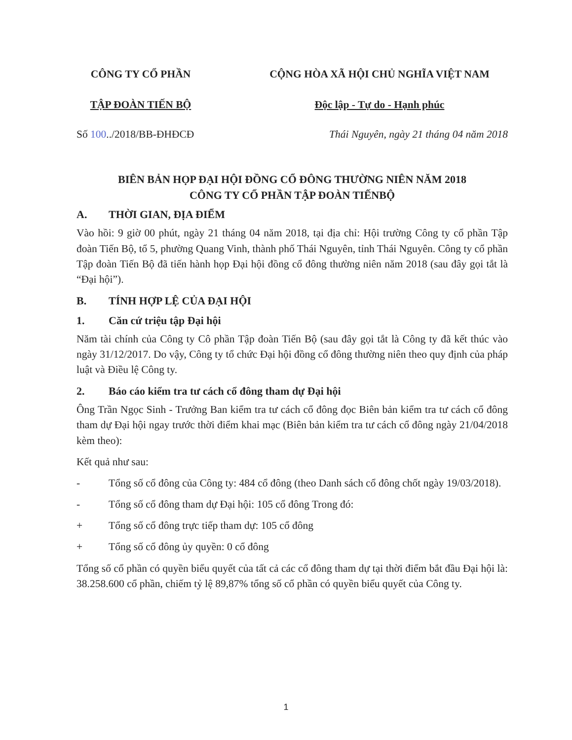CÔNG TY CỔ PHẦN
TẬP ĐOÀN TIẾN BỘ
CỘNG HÒA XÃ HỘI CHỦ NGHĨA VIỆT NAM
Độc lập - Tự do - Hạnh phúc
Số 100../2018/BB-ĐHĐCĐ Thái Nguyên, ngày 21 tháng 04 năm 2018
BIÊN BẢN HỌP ĐẠI HỘI ĐỒNG CỔ ĐÔNG THƯỜNG NIÊN NĂM 2018
CÔNG TY CỔ PHẦN TẬP ĐOÀN TIẾNBỘ
A. THỜI GIAN, ĐỊA ĐIỂM
Vào hồi: 9 giờ 00 phút, ngày 21 tháng 04 năm 2018, tại địa chỉ: Hội trường Công ty cổ phần Tập đoàn Tiến Bộ, tổ 5, phường Quang Vinh, thành phố Thái Nguyên, tỉnh Thái Nguyên. Công ty cổ phần Tập đoàn Tiến Bộ đã tiến hành họp Đại hội đồng cổ đông thường niên năm 2018 (sau đây gọi tắt là “Đại hội”).
B. TÍNH HỢP LỆ CỦA ĐẠI HỘI
1. Căn cứ triệu tập Đại hội
Năm tài chính của Công ty Cô phần Tập đoàn Tiến Bộ (sau đây gọi tắt là Công ty đã kết thúc vào ngày 31/12/2017. Do vậy, Công ty tổ chức Đại hội đồng cổ đông thường niên theo quy định của pháp luật và Điều lệ Công ty.
2. Báo cáo kiểm tra tư cách cổ đông tham dự Đại hội
Ông Trần Ngọc Sinh - Trưởng Ban kiểm tra tư cách cổ đông đọc Biên bản kiểm tra tư cách cổ đông tham dự Đại hội ngay trước thời điểm khai mạc (Biên bản kiểm tra tư cách cổ đông ngày 21/04/2018 kèm theo):
Kết quả như sau:
- Tổng số cổ đông của Công ty: 484 cổ đông (theo Danh sách cổ đông chốt ngày 19/03/2018).
- Tổng số cổ đông tham dự Đại hội: 105 cổ đông Trong đó:
+ Tổng số cổ đông trực tiếp tham dự: 105 cổ đông
+ Tổng số cổ đông ủy quyền: 0 cổ đông
Tổng số cổ phần có quyền biểu quyết của tất cả các cổ đông tham dự tại thời điểm bắt đầu Đại hội là: 38.258.600 cổ phần, chiếm tỷ lệ 89,87% tổng số cổ phần có quyền biểu quyết của Công ty.
1